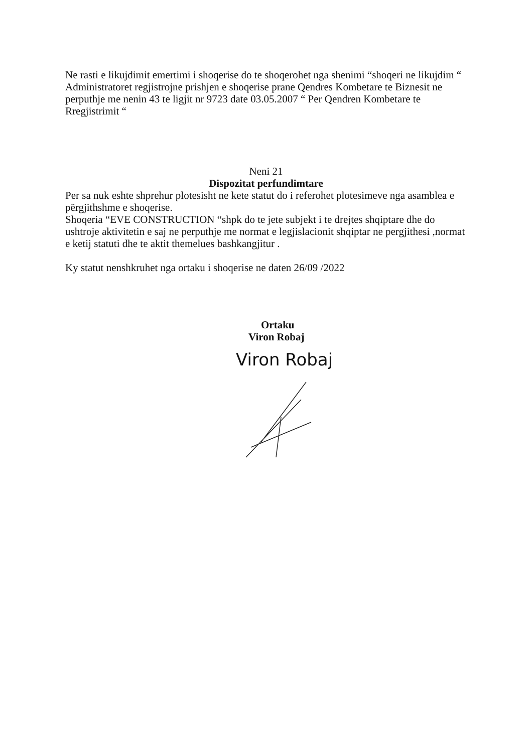Ne rasti e likujdimit emertimi i shoqerise do te shoqerohet nga shenimi “shoqeri ne likujdim “
Administratoret regjistrojne prishjen e shoqerise prane Qendres Kombetare te Biznesit ne perputhje me nenin 43 te ligjit nr 9723 date 03.05.2007 “ Per Qendren Kombetare te Rregjistrimit “
Neni 21
Dispozitat perfundimtare
Per sa nuk eshte shprehur plotesisht ne kete statut do i referohet plotesimeve nga asamblea e përgjithshme e shoqerise.
Shoqeria “EVE CONSTRUCTION “shpk do te jete subjekt i te drejtes shqiptare dhe do ushtroje aktivitetin e saj ne perputhje me normat e legjislacionit shqiptar ne pergjithesi ,normat e ketij statuti dhe te aktit themelues bashkangjitur .
Ky statut nenshkruhet nga ortaku i shoqerise ne daten 26/09 /2022
Ortaku
Viron Robaj
Viron Robaj